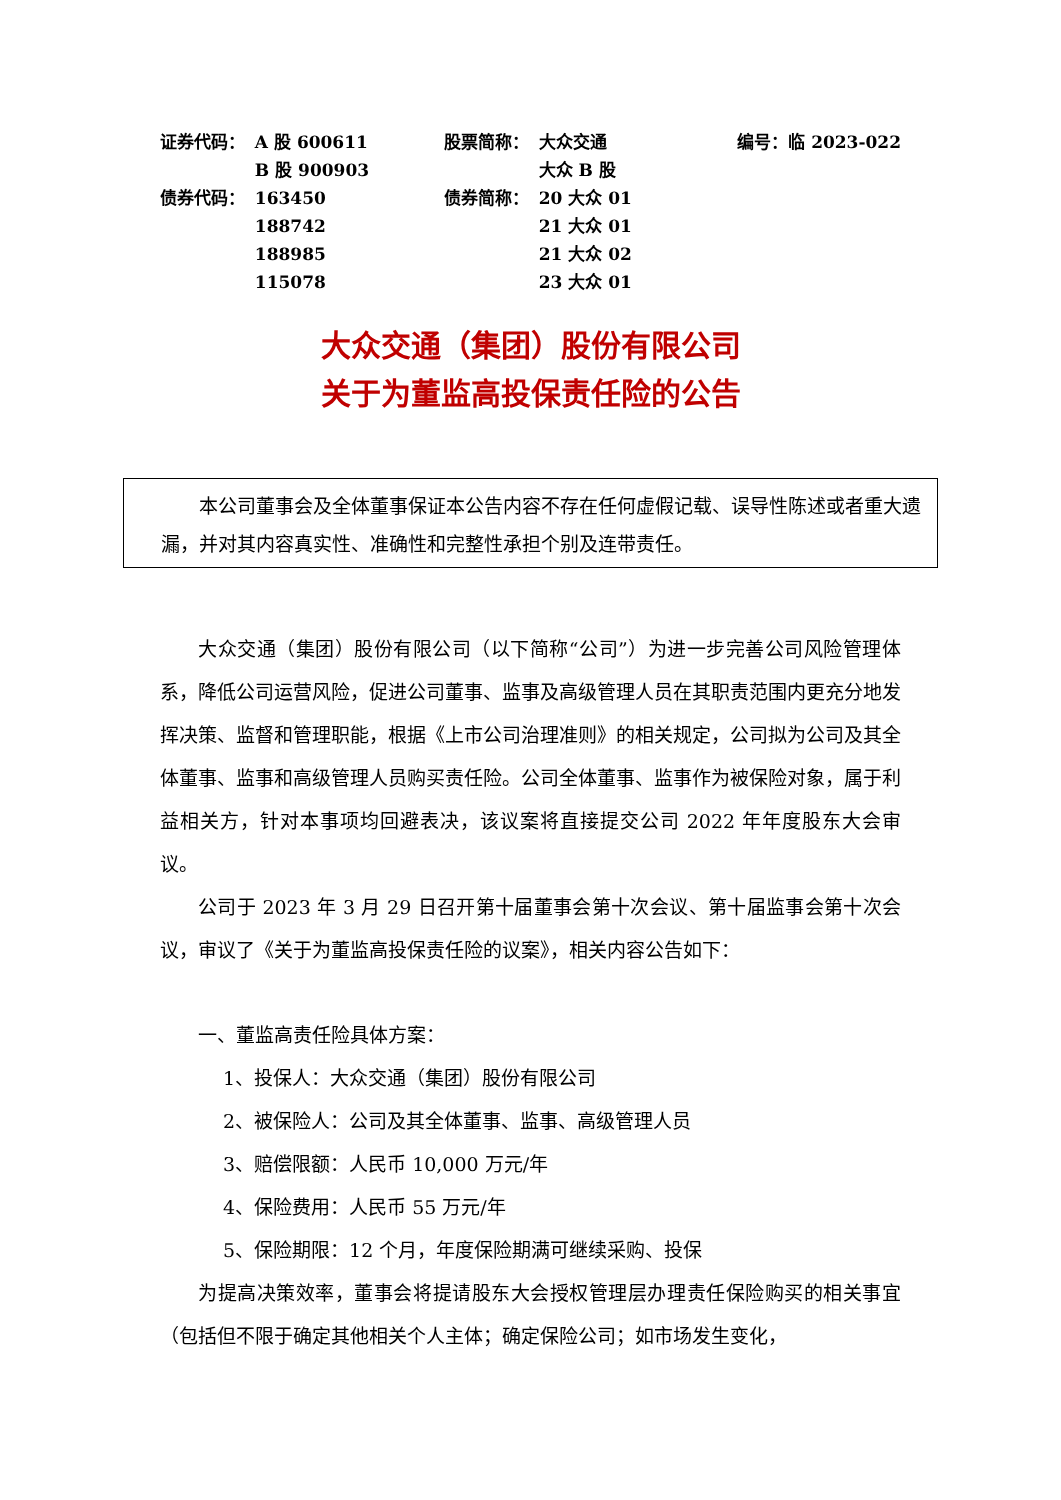| 证券代码： | A 股 600611 | 股票简称： | 大众交通 | 编号：临 2023-022 |
| | B 股 900903 | | 大众 B 股 | |
| 债券代码： | 163450 | 债券简称： | 20 大众 01 | |
| | 188742 | | 21 大众 01 | |
| | 188985 | | 21 大众 02 | |
| | 115078 | | 23 大众 01 | |
大众交通（集团）股份有限公司
关于为董监高投保责任险的公告
本公司董事会及全体董事保证本公告内容不存在任何虚假记载、误导性陈述或者重大遗漏，并对其内容真实性、准确性和完整性承担个别及连带责任。
大众交通（集团）股份有限公司（以下简称“公司”）为进一步完善公司风险管理体系，降低公司运营风险，促进公司董事、监事及高级管理人员在其职责范围内更充分地发挥决策、监督和管理职能，根据《上市公司治理准则》的相关规定，公司拟为公司及其全体董事、监事和高级管理人员购买责任险。公司全体董事、监事作为被保险对象，属于利益相关方，针对本事项均回避表决，该议案将直接提交公司 2022 年年度股东大会审议。
公司于 2023 年 3 月 29 日召开第十届董事会第十次会议、第十届监事会第十次会议，审议了《关于为董监高投保责任险的议案》，相关内容公告如下：
一、董监高责任险具体方案：
1、投保人：大众交通（集团）股份有限公司
2、被保险人：公司及其全体董事、监事、高级管理人员
3、赔偿限额：人民币 10,000 万元/年
4、保险费用：人民币 55 万元/年
5、保险期限：12 个月，年度保险期满可继续采购、投保
为提高决策效率，董事会将提请股东大会授权管理层办理责任保险购买的相关事宜（包括但不限于确定其他相关个人主体；确定保险公司；如市场发生变化，